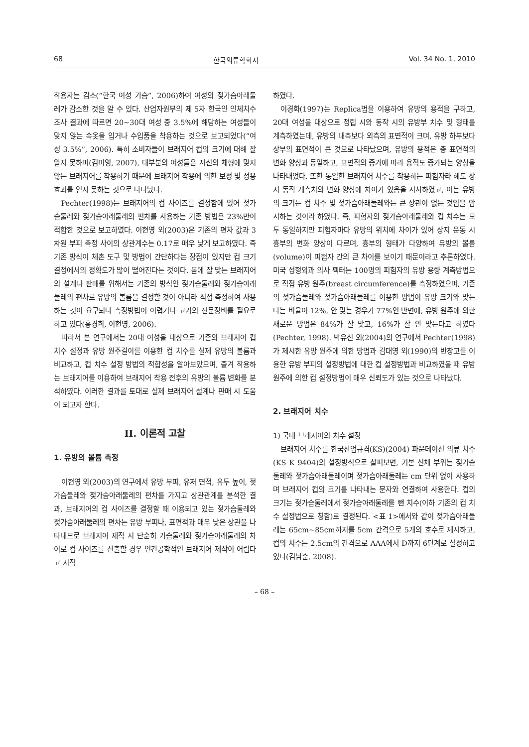68 한국의류학회지 Vol. 34 No. 1, 2010
착용자는 감소(“한국 여성 가슴”, 2006)하여 여성의 젖가슴아래둘레가 감소한 것을 알 수 있다. 산업자원부의 제 5차 한국인 인체치수조사 결과에 따르면 20~30대 여성 중 3.5%에 해당하는 여성들이 맞지 않는 속옷을 입거나 수입품을 착용하는 것으로 보고되었다(“여성 3.5%”, 2006). 특히 소비자들이 브래지어 컵의 크기에 대해 잘 알지 못하며(김미영, 2007), 대부분의 여성들은 자신의 체형에 맞지 않는 브래지어를 착용하기 때문에 브래지어 착용에 의한 보정 및 정용효과를 얻지 못하는 것으로 나타났다.
Pechter(1998)는 브래지어의 컵 사이즈를 결정함에 있어 젖가슴둘레와 젖가슴아래둘레의 편차를 사용하는 기존 방법은 23%만이 적합한 것으로 보고하였다. 이현영 외(2003)은 기존의 편차 값과 3차원 부피 측정 사이의 상관계수는 0.17로 매우 낮게 보고하였다. 즉 기존 방식이 체촌 도구 및 방법이 간단하다는 장점이 있지만 컵 크기 결정에서의 정확도가 많이 떨어진다는 것이다. 몸에 잘 맞는 브래지어의 설계나 판매를 위해서는 기존의 방식인 젖가슴둘레와 젖가슴아래둘레의 편차로 유방의 볼륨을 결정할 것이 아니라 직접 측정하여 사용하는 것이 요구되나 측정방법이 어렵거나 고가의 전문장비를 필요로 하고 있다(홍경희, 이현영, 2006).
따라서 본 연구에서는 20대 여성을 대상으로 기존의 브래지어 컵 치수 설정과 유방 원주길이를 이용한 컵 치수를 실제 유방의 볼륨과 비교하고, 컵 치수 설정 방법의 적합성을 알아보았으며, 즐겨 착용하는 브래지어를 이용하여 브래지어 착용 전후의 유방의 볼륨 변화를 분석하였다. 이러한 결과를 토대로 실제 브래지어 설계나 판매 시 도움이 되고자 한다.
II. 이론적 고찰
1. 유방의 볼륨 측정
이현영 외(2003)의 연구에서 유방 부피, 유저 면적, 유두 높이, 젖가슴둘레와 젖가슴아래둘레의 편차를 가지고 상관관계를 분석한 결과, 브래지어의 컵 사이즈를 결정할 때 이용되고 있는 젖가슴둘레와 젖가슴아래둘레의 편차는 유방 부피나, 표면적과 매우 낮은 상관을 나타내므로 브래지어 제작 시 단순히 가슴둘레와 젖가슴아래둘레의 차이로 컵 사이즈를 산출할 경우 인간공학적인 브래지어 제작이 어렵다고 지적
하였다.
이경화(1997)는 Replica법을 이용하여 유방의 용적을 구하고, 20대 여성을 대상으로 정립 시와 동작 시의 유방부 치수 및 형태를 계측하였는데, 유방의 내측보다 외측의 표면적이 크며, 유방 하부보다 상부의 표면적이 큰 것으로 나타났으며, 유방의 용적은 총 표면적의 변화 양상과 동일하고, 표면적의 증가에 따라 용적도 증가되는 양상을 나타내었다. 또한 동일한 브래지어 치수를 착용하는 피험자라 해도 상지 동작 계측치의 변화 양상에 차이가 있음을 시사하였고, 이는 유방의 크기는 컵 치수 및 젖가슴아래둘레와는 큰 상관이 없는 것임을 암시하는 것이라 하였다. 즉, 피험자의 젖가슴아래둘레와 컵 치수는 모두 동일하지만 피험자마다 유방의 위치에 차이가 있어 상지 운동 시 흉부의 변화 양상이 다르며, 흉부의 형태가 다양하여 유방의 볼륨(volume)이 피험자 간의 큰 차이를 보이기 때문이라고 추론하였다. 미국 성형외과 의사 펙터는 100명의 피험자의 유방 용량 계측방법으로 직접 유방 원주(breast circumference)를 측정하였으며, 기존의 젖가슴둘레와 젖가슴아래둘레를 이용한 방법이 유방 크기와 맞는다는 비율이 12%, 안 맞는 경우가 77%인 반면에, 유방 원주에 의한 새로운 방법은 84%가 잘 맞고, 16%가 잘 안 맞는다고 하였다(Pechter, 1998). 박유신 외(2004)의 연구에서 Pechter(1998)가 제시한 유방 원주에 의한 방법과 김대영 외(1990)의 반창고를 이용한 유방 부피의 설정방법에 대한 컵 설정방법과 비교하였을 때 유방 원주에 의한 컵 설정방법이 매우 신뢰도가 있는 것으로 나타났다.
2. 브래지어 치수
1) 국내 브래지어의 치수 설정
브래지어 치수를 한국산업규격(KS)(2004) 파운데이션 의류 치수(KS K 9404)의 설정방식으로 살펴보면, 기본 신체 부위는 젖가슴둘레와 젖가슴아래둘레이며 젖가슴아래둘레는 cm 단위 없이 사용하며 브래지어 컵의 크기를 나타내는 문자와 연결하여 사용한다. 컵의 크기는 젖가슴둘레에서 젖가슴아래둘레를 뺀 치수(이하 기존의 컵 치수 설정법으로 칭함)로 결정된다. <표 1>에서와 같이 젖가슴아래둘레는 65cm~85cm까지를 5cm 간격으로 5개의 호수로 제시하고, 컵의 치수는 2.5cm의 간격으로 AAA에서 D까지 6단계로 설정하고 있다(김남순, 2008).
– 68 –